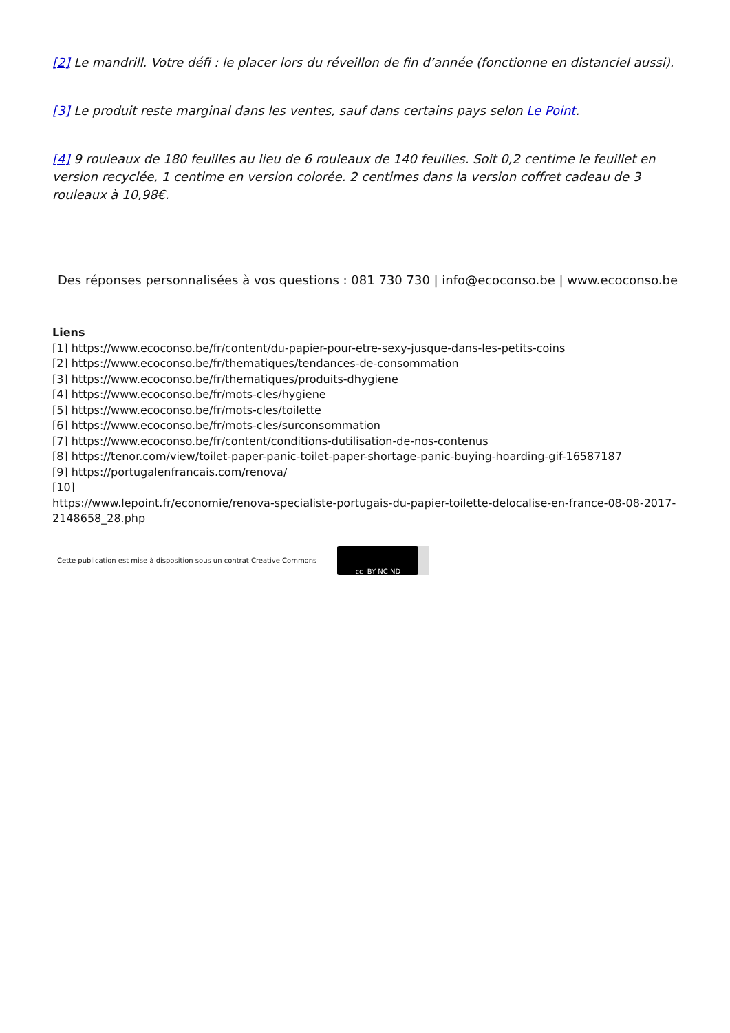[2] Le mandrill. Votre défi : le placer lors du réveillon de fin d’année (fonctionne en distanciel aussi).
[3] Le produit reste marginal dans les ventes, sauf dans certains pays selon Le Point.
[4] 9 rouleaux de 180 feuilles au lieu de 6 rouleaux de 140 feuilles. Soit 0,2 centime le feuillet en version recyclée, 1 centime en version colorée. 2 centimes dans la version coffret cadeau de 3 rouleaux à 10,98€.
Des réponses personnalisées à vos questions : 081 730 730 | info@ecoconso.be | www.ecoconso.be
Liens
[1] https://www.ecoconso.be/fr/content/du-papier-pour-etre-sexy-jusque-dans-les-petits-coins
[2] https://www.ecoconso.be/fr/thematiques/tendances-de-consommation
[3] https://www.ecoconso.be/fr/thematiques/produits-dhygiene
[4] https://www.ecoconso.be/fr/mots-cles/hygiene
[5] https://www.ecoconso.be/fr/mots-cles/toilette
[6] https://www.ecoconso.be/fr/mots-cles/surconsommation
[7] https://www.ecoconso.be/fr/content/conditions-dutilisation-de-nos-contenus
[8] https://tenor.com/view/toilet-paper-panic-toilet-paper-shortage-panic-buying-hoarding-gif-16587187
[9] https://portugalenfrancais.com/renova/
[10]
https://www.lepoint.fr/economie/renova-specialiste-portugais-du-papier-toilette-delocalise-en-france-08-08-2017-2148658_28.php
Cette publication est mise à disposition sous un contrat Creative Commons
cc BY NC ND